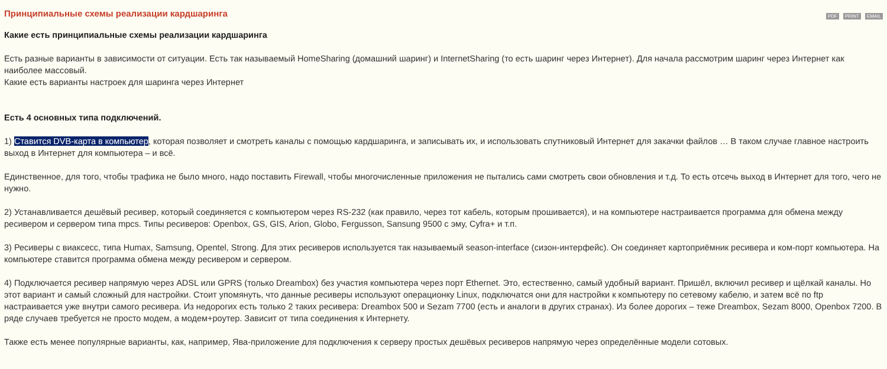Принципиальные схемы реализации кардшаринга
PDF PRINT EMAIL
Какие есть принципиальные схемы реализации кардшаринга
Есть разные варианты в зависимости от ситуации. Есть так называемый HomeSharing (домашний шаринг) и InternetSharing (то есть шаринг через Интернет). Для начала рассмотрим шаринг через Интернет как наиболее массовый.
Какие есть варианты настроек для шаринга через Интернет
Есть 4 основных типа подключений.
1) Ставится DVB-карта в компьютер, которая позволяет и смотреть каналы с помощью кардшаринга, и записывать их, и использовать спутниковый Интернет для закачки файлов … В таком случае главное настроить выход в Интернет для компьютера – и всё.
Единственное, для того, чтобы трафика не было много, надо поставить Firewall, чтобы многочисленные приложения не пытались сами смотреть свои обновления и т.д. То есть отсечь выход в Интернет для того, чего не нужно.
2) Устанавливается дешёвый ресивер, который соединяется с компьютером через RS-232 (как правило, через тот кабель, которым прошивается), и на компьютере настраивается программа для обмена между ресивером и сервером типа mpcs. Типы ресиверов: Openbox, GS, GIS, Arion, Globo, Fergusson, Sansung 9500 с эму, Cyfra+ и т.п.
3) Ресиверы с виаксесс, типа Humax, Samsung, Opentel, Strong. Для этих ресиверов используется так называемый season-interface (сизон-интерфейс). Он соединяет картоприёмник ресивера и ком-порт компьютера. На компьютере ставится программа обмена между ресивером и сервером.
4) Подключается ресивер напрямую через ADSL или GPRS (только Dreambox) без участия компьютера через порт Ethernet. Это, естественно, самый удобный вариант. Пришёл, включил ресивер и щёлкай каналы. Но этот вариант и самый сложный для настройки. Стоит упомянуть, что данные ресиверы используют операционку Linux, подключатся они для настройки к компьютеру по сетевому кабелю, и затем всё по ftp настраивается уже внутри самого ресивера. Из недорогих есть только 2 таких ресивера: Dreambox 500 и Sezam 7700 (есть и аналоги в других странах). Из более дорогих – теже Dreambox, Sezam 8000, Openbox 7200. В ряде случаев требуется не просто модем, а модем+роутер. Зависит от типа соединения к Интернету.
Также есть менее популярные варианты, как, например, Ява-приложение для подключения к серверу простых дешёвых ресиверов напрямую через определённые модели сотовых.